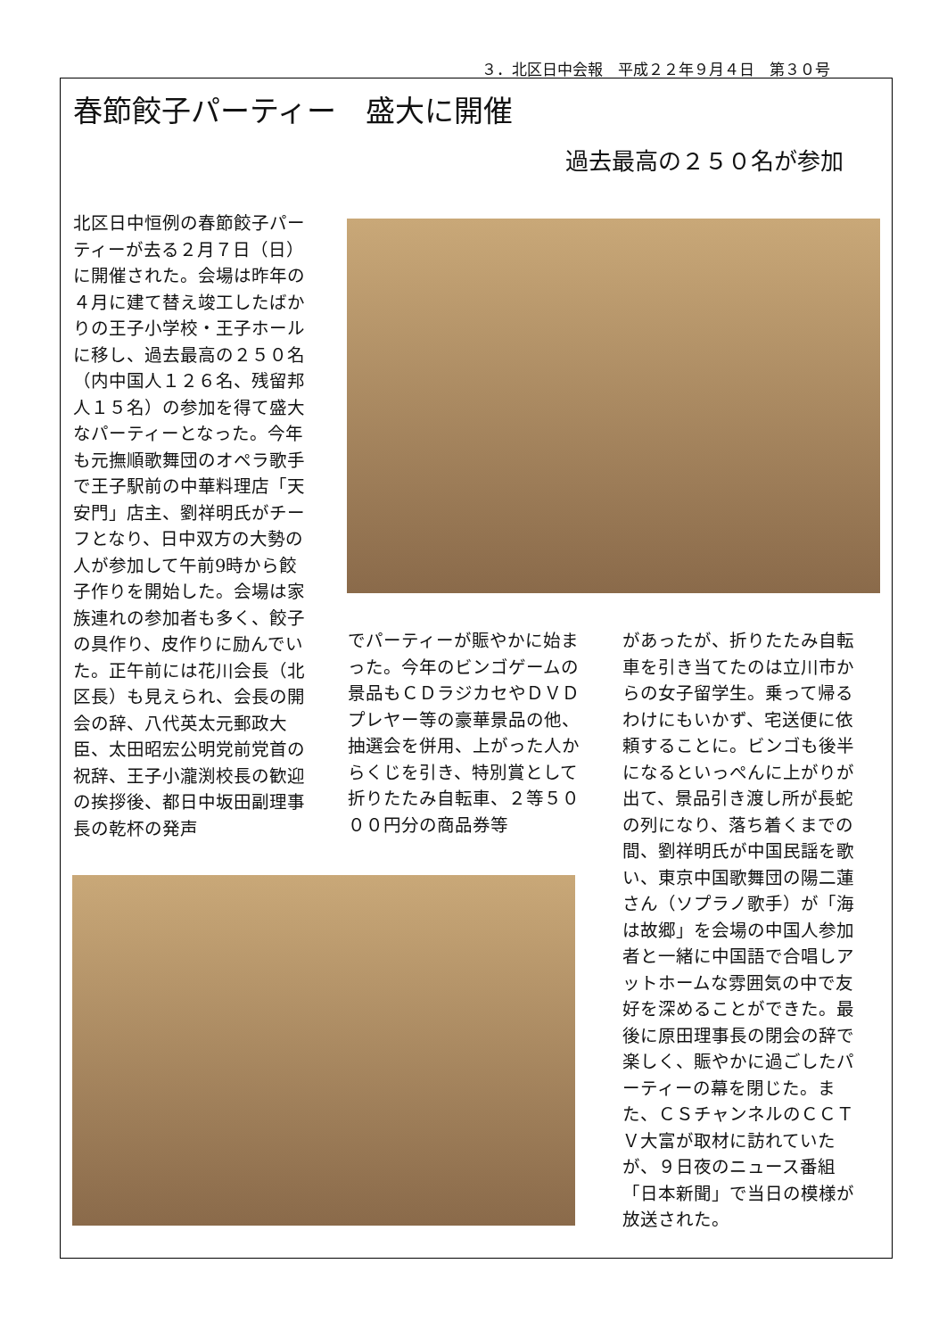３．北区日中会報　平成２２年９月４日　第３０号
春節餃子パーティー　盛大に開催
過去最高の２５０名が参加
北区日中恒例の春節餃子パーティーが去る２月７日（日）に開催された。会場は昨年の４月に建て替え竣工したばかりの王子小学校・王子ホールに移し、過去最高の２５０名（内中国人１２６名、残留邦人１５名）の参加を得て盛大なパーティーとなった。今年も元撫順歌舞団のオペラ歌手で王子駅前の中華料理店「天安門」店主、劉祥明氏がチーフとなり、日中双方の大勢の人が参加して午前9時から餃子作りを開始した。会場は家族連れの参加者も多く、餃子の具作り、皮作りに励んでいた。正午前には花川会長（北区長）も見えられ、会長の開会の辞、八代英太元郵政大臣、太田昭宏公明党前党首の祝辞、王子小瀧渕校長の歓迎の挨拶後、都日中坂田副理事長の乾杯の発声
でパーティーが賑やかに始まった。今年のビンゴゲームの景品もＣＤラジカセやＤＶＤプレヤー等の豪華景品の他、抽選会を併用、上がった人からくじを引き、特別賞として折りたたみ自転車、２等５０００円分の商品券等
があったが、折りたたみ自転車を引き当てたのは立川市からの女子留学生。乗って帰るわけにもいかず、宅送便に依頼することに。ビンゴも後半になるといっぺんに上がりが出て、景品引き渡し所が長蛇の列になり、落ち着くまでの間、劉祥明氏が中国民謡を歌い、東京中国歌舞団の陽二蓮さん（ソプラノ歌手）が「海は故郷」を会場の中国人参加者と一緒に中国語で合唱しアットホームな雰囲気の中で友好を深めることができた。最後に原田理事長の閉会の辞で楽しく、賑やかに過ごしたパーティーの幕を閉じた。また、ＣＳチャンネルのＣＣＴＶ大富が取材に訪れていたが、９日夜のニュース番組「日本新聞」で当日の模様が放送された。